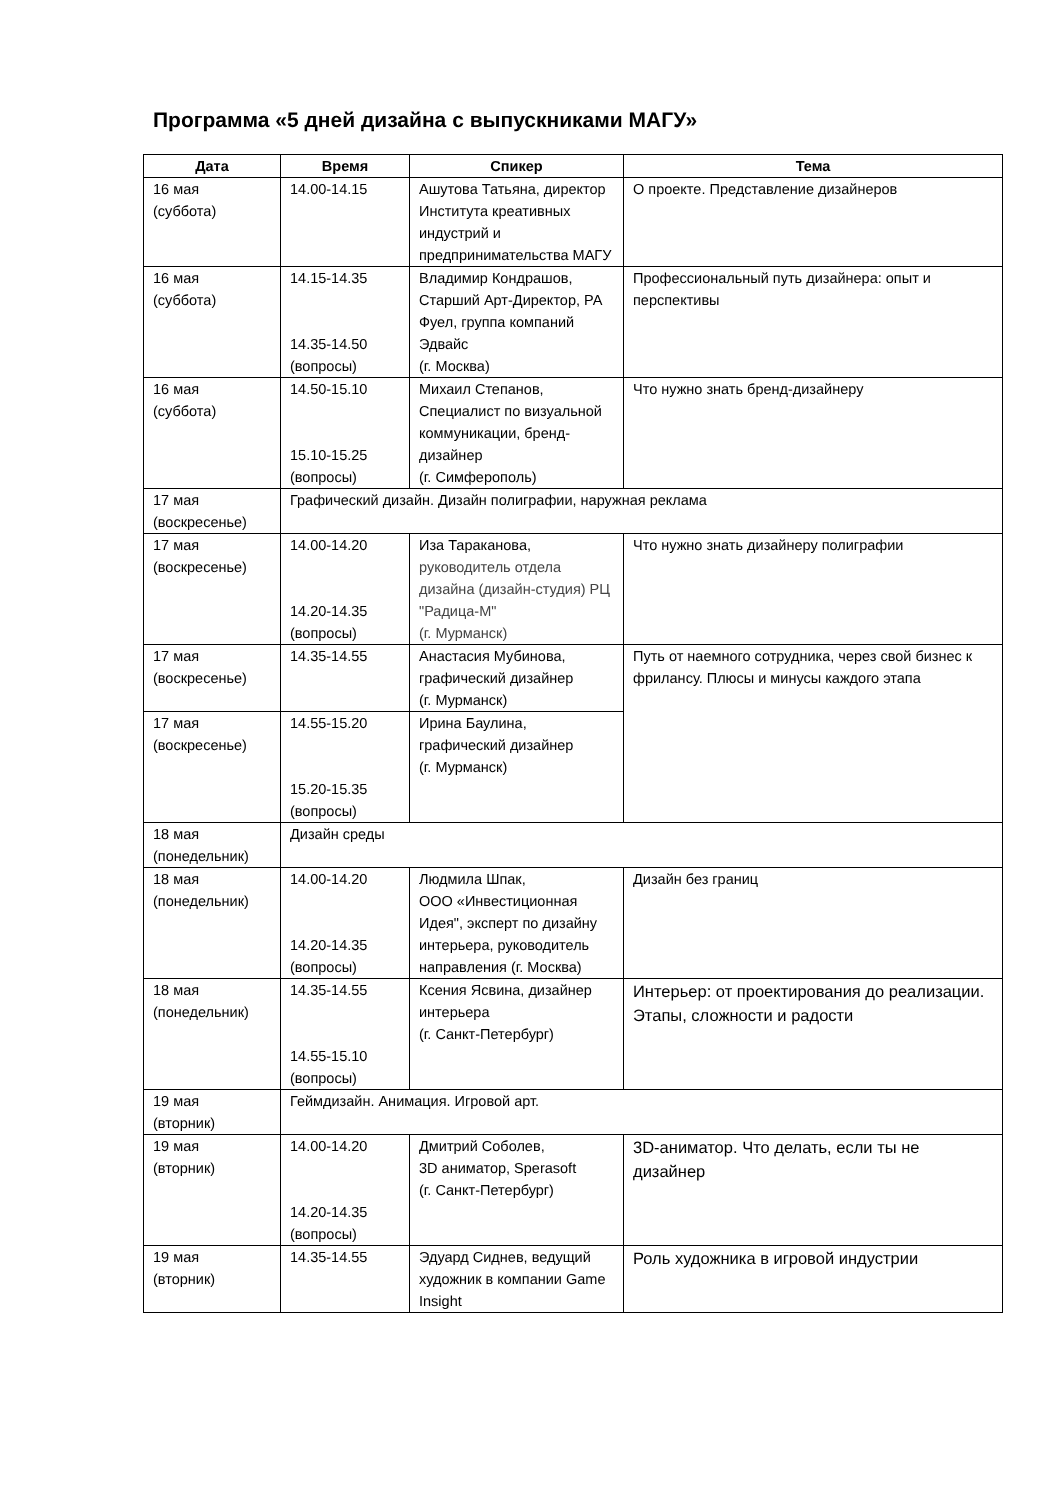Программа «5 дней дизайна с выпускниками МАГУ»
| Дата | Время | Спикер | Тема |
| --- | --- | --- | --- |
| 16 мая (суббота) | 14.00-14.15 | Ашутова Татьяна, директор Института креативных индустрий и предпринимательства МАГУ | О проекте. Представление дизайнеров |
| 16 мая (суббота) | 14.15-14.35 14.35-14.50 (вопросы) | Владимир Кондрашов, Старший Арт-Директор, РА Фуел, группа компаний Эдвайс (г. Москва) | Профессиональный путь дизайнера: опыт и перспективы |
| 16 мая (суббота) | 14.50-15.10 15.10-15.25 (вопросы) | Михаил Степанов, Специалист по визуальной коммуникации, бренд-дизайнер (г. Симферополь) | Что нужно знать бренд-дизайнеру |
| 17 мая (воскресенье) | Графический дизайн. Дизайн полиграфии, наружная реклама | | |
| 17 мая (воскресенье) | 14.00-14.20 14.20-14.35 (вопросы) | Иза Тараканова, руководитель отдела дизайна (дизайн-студия) РЦ "Радица-М" (г. Мурманск) | Что нужно знать дизайнеру полиграфии |
| 17 мая (воскресенье) | 14.35-14.55 | Анастасия Мубинова, графический дизайнер (г. Мурманск) | Путь от наемного сотрудника, через свой бизнес к фрилансу. Плюсы и минусы каждого этапа |
| 17 мая (воскресенье) | 14.55-15.20 15.20-15.35 (вопросы) | Ирина Баулина, графический дизайнер (г. Мурманск) | |
| 18 мая (понедельник) | Дизайн среды | | |
| 18 мая (понедельник) | 14.00-14.20 14.20-14.35 (вопросы) | Людмила Шпак, ООО «Инвестиционная Идея", эксперт по дизайну интерьера, руководитель направления (г. Москва) | Дизайн без границ |
| 18 мая (понедельник) | 14.35-14.55 14.55-15.10 (вопросы) | Ксения Ясвина, дизайнер интерьера (г. Санкт-Петербург) | Интерьер: от проектирования до реализации. Этапы, сложности и радости |
| 19 мая (вторник) | Геймдизайн. Анимация. Игровой арт. | | |
| 19 мая (вторник) | 14.00-14.20 14.20-14.35 (вопросы) | Дмитрий Соболев, 3D аниматор, Sperasoft (г. Санкт-Петербург) | 3D-аниматор. Что делать, если ты не дизайнер |
| 19 мая (вторник) | 14.35-14.55 | Эдуард Сиднев, ведущий художник в компании Game Insight | Роль художника в игровой индустрии |